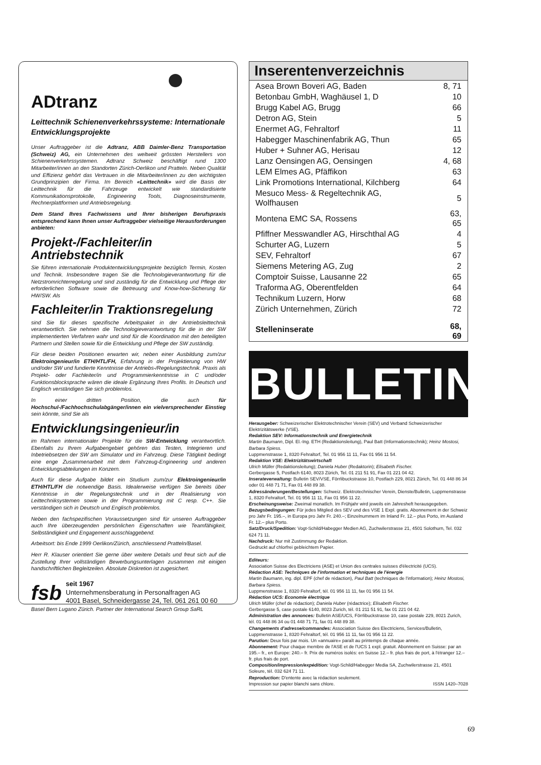ADtranz
Leittechnik Schienenverkehrssysteme: Internationale Entwicklungsprojekte
Unser Auftraggeber ist die Adtranz, ABB Daimler-Benz Transportation (Schweiz) AG, ein Unternehmen des weltweit grössten Herstellers von Schienenverkehrssystemen. Adtranz Schweiz beschäftigt rund 1300 Mitarbeiter/innen an den Standorten Zürich-Oerlikon und Pratteln. Neben Qualität und Effizienz gehört das Vertrauen in die Mitarbeiter/innen zu den wichtigsten Grundprinzipien der Firma. Im Bereich «Leittechnik» wird die Basis der Leittechnik für die Fahrzeuge entwickelt wie standardisierte Kommunikationsprotokolle, Engineering Tools, Diagnoseinstrumente, Rechnerplattformen und Antriebsregelung.
Dem Stand Ihres Fachwissens und Ihrer bisherigen Berufspraxis entsprechend kann Ihnen unser Auftraggeber vielseitige Herausforderungen anbieten:
Projekt-/Fachleiter/in Antriebstechnik
Sie führen internationale Produktentwicklungsprojekte bezüglich Termin, Kosten und Technik. Insbesondere tragen Sie die Technologieverantwortung für die Netzstromrichterregelung und sind zuständig für die Entwicklung und Pflege der erforderlichen Software sowie die Betreuung und Know-how-Sicherung für HW/SW. Als
Fachleiter/in Traktionsregelung
sind Sie für dieses spezifische Arbeitspaket in der Antriebsleittechnik verantwortlich. Sie nehmen die Technologieverantwortung für die in der SW implementierten Verfahren wahr und sind für die Koordination mit den beteiligten Partnern und Stellen sowie für die Entwicklung und Pflege der SW zuständig.
Für diese beiden Positionen erwarten wir, neben einer Ausbildung zum/zur Elektroingenieur/in ETH/HTL/FH, Erfahrung in der Projektierung von HW und/oder SW und fundierte Kenntnisse der Antriebs-/Regelungstechnik. Praxis als Projekt- oder Fachleiter/in und Programmierkenntnisse in C und/oder Funktionsblocksprache wären die ideale Ergänzung Ihres Profils. In Deutsch und Englisch verständigen Sie sich problemlos.
In einer dritten Position, die auch für Hochschul-/Fachhochschulabgänger/innen ein vielversprechender Einstieg sein könnte, sind Sie als
Entwicklungsingenieur/in
im Rahmen internationaler Projekte für die SW-Entwicklung verantwortlich. Ebenfalls zu Ihrem Aufgabengebiet gehören das Testen, Integrieren und Inbetriebsetzen der SW am Simulator und im Fahrzeug. Diese Tätigkeit bedingt eine enge Zusammenarbeit mit dem Fahrzeug-Engineering und anderen Entwicklungsabteilungen im Konzern.
Auch für diese Aufgabe bildet ein Studium zum/zur Elektroingenieur/in ETH/HTL/FH die notwendige Basis. Idealerweise verfügen Sie bereits über Kenntnisse in der Regelungstechnik und in der Realisierung von Leittechniksystemen sowie in der Programmierung mit C resp. C++. Sie verständigen sich in Deutsch und Englisch problemlos.
Neben den fachspezifischen Voraussetzungen sind für unseren Auftraggeber auch Ihre überzeugenden persönlichen Eigenschaften wie Teamfähigkeit, Selbständigkeit und Engagement ausschlaggebend.
Arbeitsort: bis Ende 1999 Oerlikon/Zürich, anschliessend Pratteln/Basel.
Herr R. Klauser orientiert Sie gerne über weitere Details und freut sich auf die Zustellung Ihrer vollständigen Bewerbungsunterlagen zusammen mit einigen handschriftlichen Begleitzeilen. Absolute Diskretion ist zugesichert.
fsb seit 1967
Unternehmensberatung in Personalfragen AG
4001 Basel, Schneidergasse 24, Tel. 061 261 00 60
Basel Bern Lugano Zürich. Partner der International Search Group SaRL
Inserentenverzeichnis
| Asea Brown Boveri AG, Baden | 8, 71 |
| Betonbau GmbH, Waghäusel 1, D | 10 |
| Brugg Kabel AG, Brugg | 66 |
| Detron AG, Stein | 5 |
| Enermet AG, Fehraltorf | 11 |
| Habegger Maschinenfabrik AG, Thun | 65 |
| Huber + Suhner AG, Herisau | 12 |
| Lanz Oensingen AG, Oensingen | 4, 68 |
| LEM Elmes AG, Pfäffikon | 63 |
| Link Promotions International, Kilchberg | 64 |
| Mesuco Mess- & Regeltechnik AG, Wolfhausen | 5 |
| Montena EMC SA, Rossens | 63, 65 |
| Pfiffner Messwandler AG, Hirschthal AG | 4 |
| Schurter AG, Luzern | 5 |
| SEV, Fehraltorf | 67 |
| Siemens Metering AG, Zug | 2 |
| Comptoir Suisse, Lausanne 22 | 65 |
| Traforma AG, Oberentfelden | 64 |
| Technikum Luzern, Horw | 68 |
| Zürich Unternehmen, Zürich | 72 |
| Stelleninserate | 68, 69 |
BULLETIN
Herausgeber: Schweizerischer Elektrotechnischer Verein (SEV) und Verband Schweizerischer Elektrizitätswerke (VSE).
Redaktion SEV: Informationstechnik und Energietechnik
Martin Baumann, Dipl. El.-Ing. ETH (Redaktionsleitung), Paul Batt (Informationstechnik); Heinz Mostosi, Barbara Spiess.
Luppmenstrasse 1, 8320 Fehraltorf, Tel. 01 956 11 11, Fax 01 956 11 54.
Redaktion VSE: Elektrizitätswirtschaft
Ulrich Müller (Redaktionsleitung); Daniela Huber (Redaktorin); Elisabeth Fischer.
Gerbergasse 5, Postfach 6140, 8023 Zürich, Tel. 01 211 51 91, Fax 01 221 04 42.
Inserateverwaltung: Bulletin SEV/VSE, Förrlibuckstrasse 10, Postfach 229, 8021 Zürich, Tel. 01 448 86 34 oder 01 448 71 71, Fax 01 448 89 38.
Adressänderungen/Bestellungen: Schweiz. Elektrotechnischer Verein, Dienste/Bulletin, Luppmenstrasse 1, 8320 Fehraltorf, Tel. 01 956 11 11, Fax 01 956 11 22.
Erscheinungsweise: Zweimal monatlich. Im Frühjahr wird jeweils ein Jahresheft herausgegeben.
Bezugsbedingungen: Für jedes Mitglied des SEV und des VSE 1 Expl. gratis. Abonnement in der Schweiz pro Jahr Fr. 195.–, in Europa pro Jahr Fr. 240.–; Einzelnummern im Inland Fr. 12.– plus Porto, im Ausland Fr. 12.– plus Porto.
Satz/Druck/Spedition: Vogt-Schild/Habegger Medien AG, Zuchwilerstrasse 21, 4501 Solothurn, Tel. 032 624 71 11.
Nachdruck: Nur mit Zustimmung der Redaktion.
Gedruckt auf chlorfrei gebleichtem Papier.
Editeurs:
Association Suisse des Electriciens (ASE) et Union des centrales suisses d'électricité (UCS).
Rédaction ASE: Techniques de l'information et techniques de l'énergie
Martin Baumann, ing. dipl. EPF (chef de rédaction), Paul Batt (techniques de l'information); Heinz Mostosi, Barbara Spiess.
Luppmenstrasse 1, 8320 Fehraltorf, tél. 01 956 11 11, fax 01 956 11 54.
Rédaction UCS: Economie électrique
Ulrich Müller (chef de rédaction); Daniela Huber (rédactrice); Elisabeth Fischer.
Gerbergasse 5, case postale 6140, 8023 Zurich, tél. 01 211 51 91, fax 01 221 04 42.
Administration des annonces: Bulletin ASE/UCS, Förrlibuckstrasse 10, case postale 229, 8021 Zurich, tél. 01 448 86 34 ou 01 448 71 71, fax 01 448 89 38.
Changements d'adresse/commandes: Association Suisse des Electriciens, Services/Bulletin, Luppmenstrasse 1, 8320 Fehraltorf, tél. 01 956 11 11, fax 01 956 11 22.
Parution: Deux fois par mois. Un «annuaire» paraît au printemps de chaque année.
Abonnement: Pour chaque membre de l'ASE et de l'UCS 1 expl. gratuit. Abonnement en Suisse: par an 195.– fr., en Europe: 240.– fr. Prix de numéros isolés: en Suisse 12.– fr. plus frais de port, à l'étranger 12.– fr. plus frais de port.
Composition/impression/expédition: Vogt-Schild/Habegger Media SA, Zuchwilerstrasse 21, 4501 Soleure, tél. 032 624 71 11.
Reproduction: D'entente avec la rédaction seulement.
Impression sur papier blanchi sans chlore. ISSN 1420–7028
69